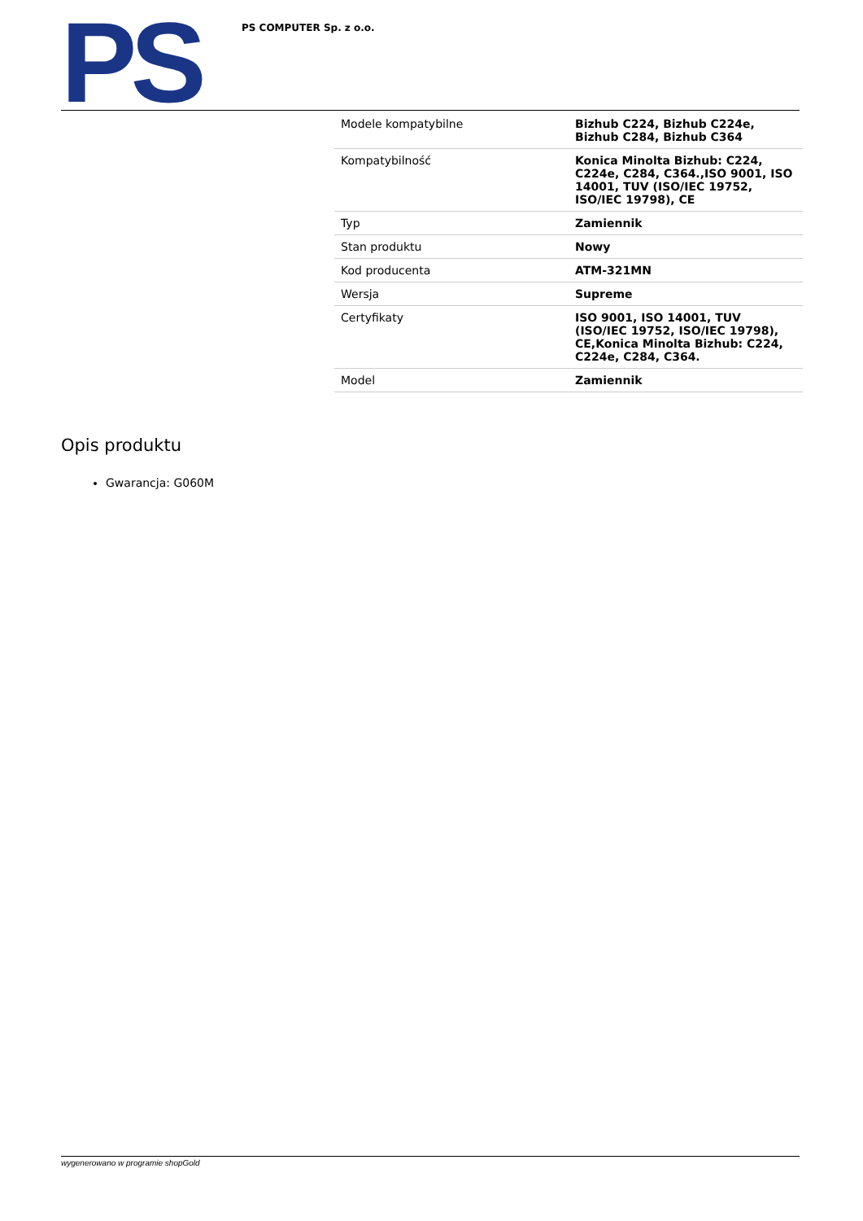PS
PS COMPUTER Sp. z o.o.
| Modele kompatybilne | Bizhub C224, Bizhub C224e, Bizhub C284, Bizhub C364 |
| Kompatybilność | Konica Minolta Bizhub: C224, C224e, C284, C364.,ISO 9001, ISO 14001, TUV (ISO/IEC 19752, ISO/IEC 19798), CE |
| Typ | Zamiennik |
| Stan produktu | Nowy |
| Kod producenta | ATM-321MN |
| Wersja | Supreme |
| Certyfikaty | ISO 9001, ISO 14001, TUV (ISO/IEC 19752, ISO/IEC 19798), CE,Konica Minolta Bizhub: C224, C224e, C284, C364. |
| Model | Zamiennik |
Opis produktu
Gwarancja: G060M
wygenerowano w programie shopGold